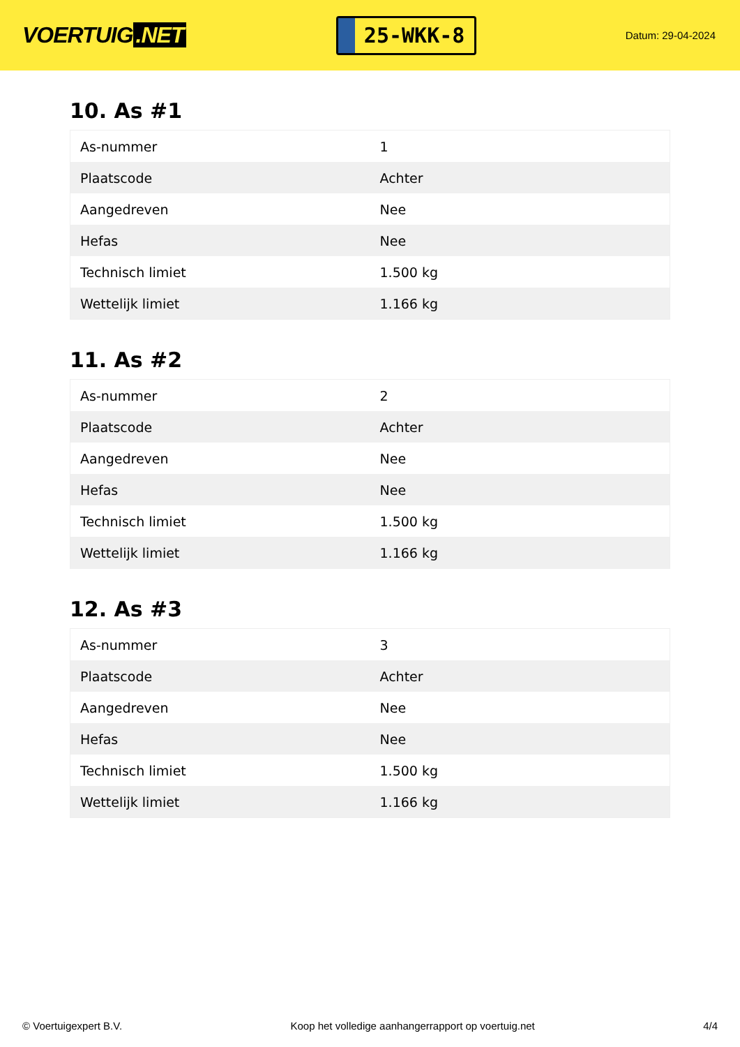VOERTUIG.NET
25-WKK-8
Datum: 29-04-2024
10. As #1
| As-nummer | 1 |
| Plaatscode | Achter |
| Aangedreven | Nee |
| Hefas | Nee |
| Technisch limiet | 1.500 kg |
| Wettelijk limiet | 1.166 kg |
11. As #2
| As-nummer | 2 |
| Plaatscode | Achter |
| Aangedreven | Nee |
| Hefas | Nee |
| Technisch limiet | 1.500 kg |
| Wettelijk limiet | 1.166 kg |
12. As #3
| As-nummer | 3 |
| Plaatscode | Achter |
| Aangedreven | Nee |
| Hefas | Nee |
| Technisch limiet | 1.500 kg |
| Wettelijk limiet | 1.166 kg |
© Voertuigexpert B.V. Koop het volledige aanhangerrapport op voertuig.net 4/4